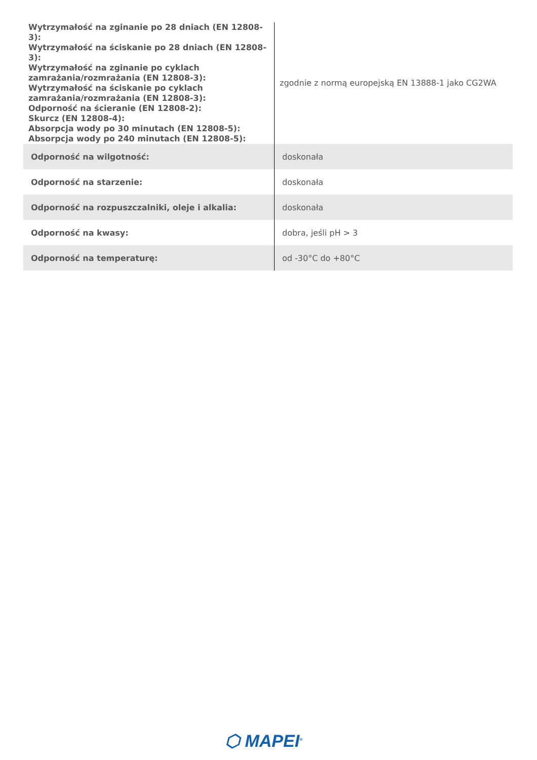| Wytrzymałość na zginanie po 28 dniach (EN 12808-3): Wytrzymałość na ściskanie po 28 dniach (EN 12808-3): Wytrzymałość na zginanie po cyklach zamrażania/rozmrażania (EN 12808-3): Wytrzymałość na ściskanie po cyklach zamrażania/rozmrażania (EN 12808-3): Odporność na ścieranie (EN 12808-2): Skurcz (EN 12808-4): Absorpcja wody po 30 minutach (EN 12808-5): Absorpcja wody po 240 minutach (EN 12808-5): | zgodnie z normą europejską EN 13888-1 jako CG2WA |
| Odporność na wilgotność: | doskonała |
| Odporność na starzenie: | doskonała |
| Odporność na rozpuszczalniki, oleje i alkalia: | doskonała |
| Odporność na kwasy: | dobra, jeśli pH > 3 |
| Odporność na temperaturę: | od -30°C do +80°C |
⬡ MAPEI<sup>®</sup>